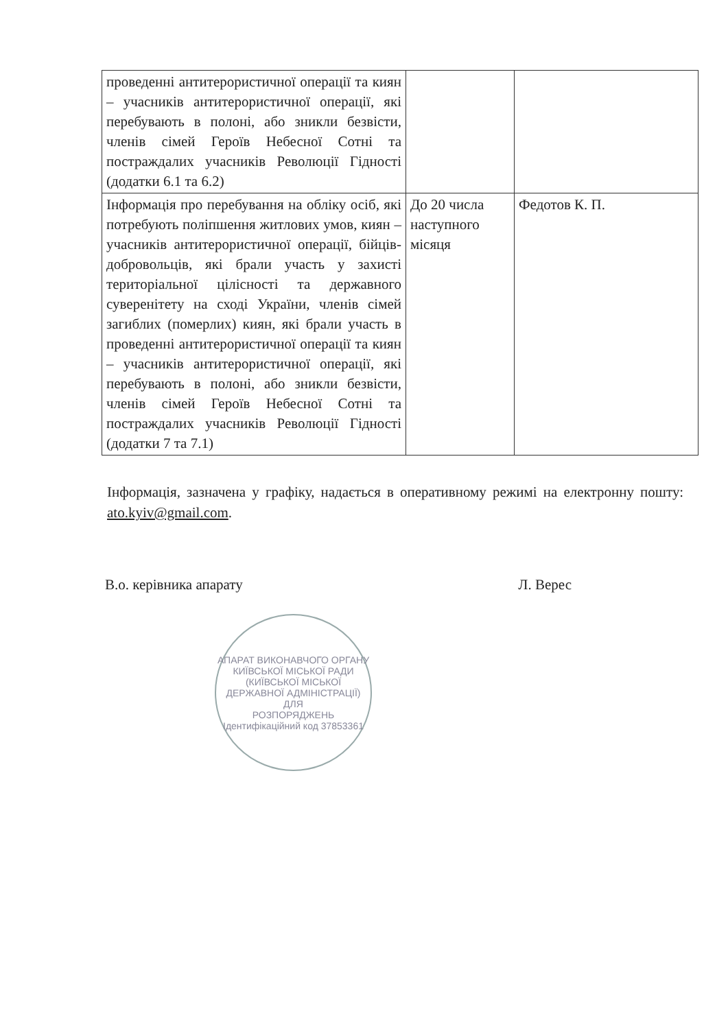| проведенні антитерористичної операції та киян – учасників антитерористичної операції, які перебувають в полоні, або зникли безвісти, членів сімей Героїв Небесної Сотні та постраждалих учасників Революції Гідності (додатки 6.1 та 6.2) | | |
| Інформація про перебування на обліку осіб, які потребують поліпшення житлових умов, киян – учасників антитерористичної операції, бійців-добровольців, які брали участь у захисті територіальної цілісності та державного суверенітету на сході України, членів сімей загиблих (померлих) киян, які брали участь в проведенні антитерористичної операції та киян – учасників антитерористичної операції, які перебувають в полоні, або зникли безвісти, членів сімей Героїв Небесної Сотні та постраждалих учасників Революції Гідності (додатки 7 та 7.1) | До 20 числа наступного місяця | Федотов К. П. |
Інформація, зазначена у графіку, надається в оперативному режимі на електронну пошту: ato.kyiv@gmail.com.
В.о. керівника апарату Л. Верес
АПАРАТ ВИКОНАВЧОГО ОРГАНУ КИЇВСЬКОЇ МІСЬКОЇ РАДИ (КИЇВСЬКОЇ МІСЬКОЇ ДЕРЖАВНОЇ АДМІНІСТРАЦІЇ)
ДЛЯ
РОЗПОРЯДЖЕНЬ
Ідентифікаційний код 37853361